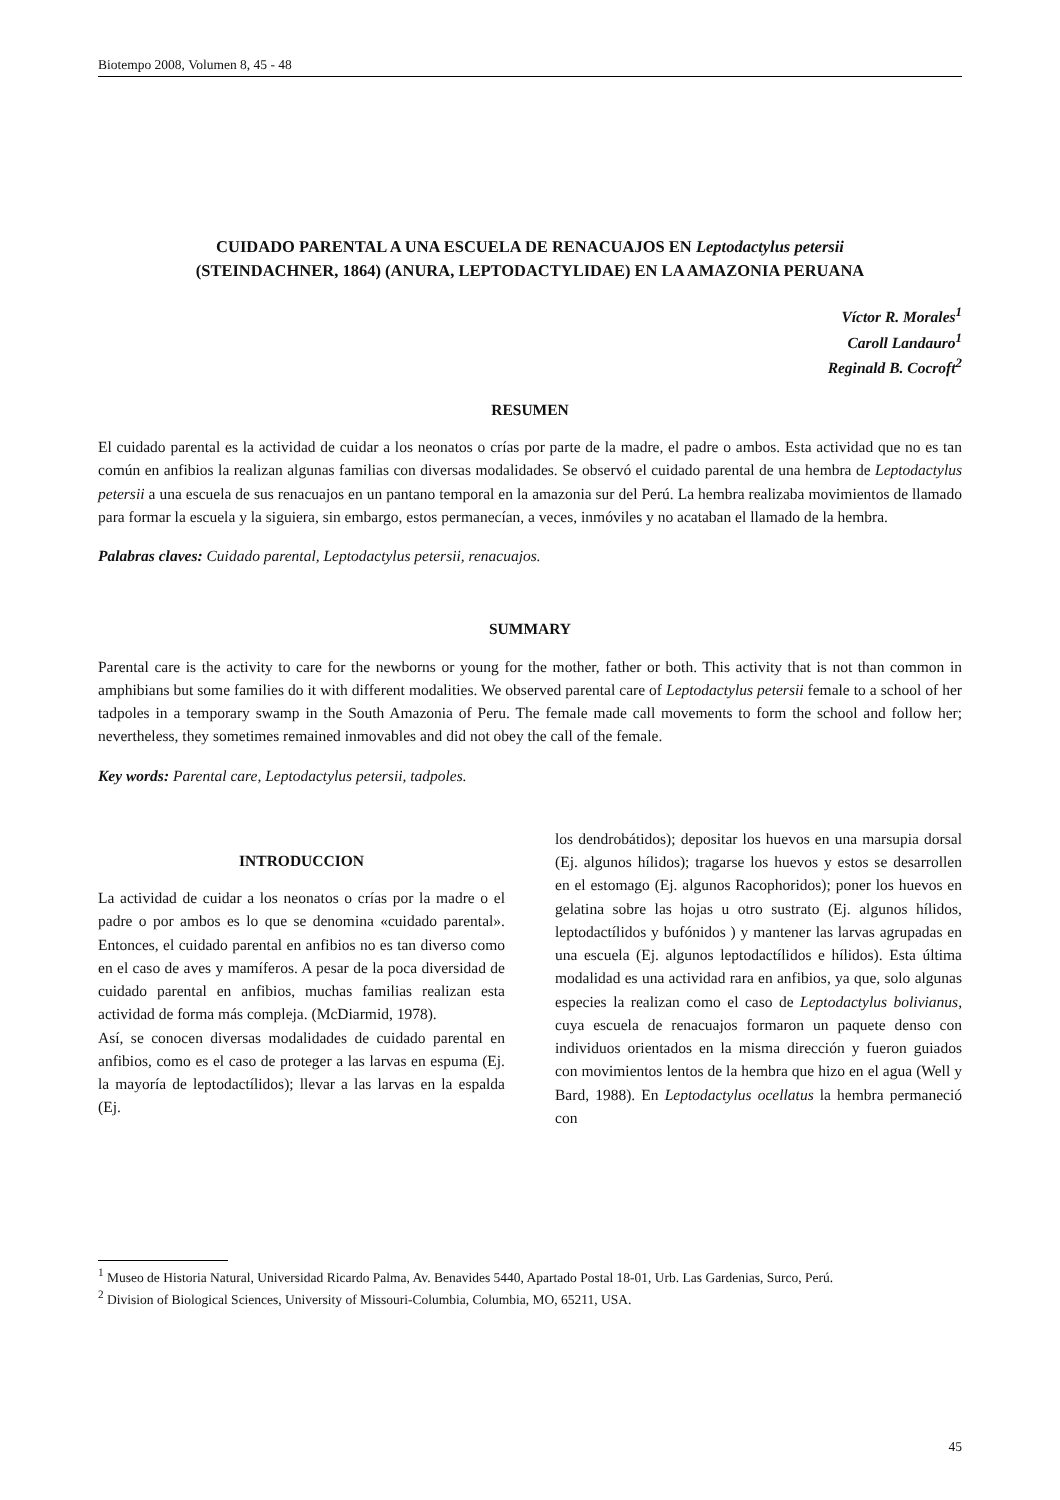Biotempo 2008, Volumen 8, 45 - 48
CUIDADO PARENTAL A UNA ESCUELA DE RENACUAJOS EN Leptodactylus petersii
(STEINDACHNER, 1864) (ANURA, LEPTODACTYLIDAE) EN LA AMAZONIA PERUANA
Víctor R. Morales<sup>1</sup>
Caroll Landauro<sup>1</sup>
Reginald B. Cocroft<sup>2</sup>
RESUMEN
El cuidado parental es la actividad de cuidar a los neonatos o crías por parte de la madre, el padre o ambos. Esta actividad que no es tan común en anfibios la realizan algunas familias con diversas modalidades. Se observó el cuidado parental de una hembra de Leptodactylus petersii a una escuela de sus renacuajos en un pantano temporal en la amazonia sur del Perú. La hembra realizaba movimientos de llamado para formar la escuela y la siguiera, sin embargo, estos permanecían, a veces, inmóviles y no acataban el llamado de la hembra.
Palabras claves: Cuidado parental, Leptodactylus petersii, renacuajos.
SUMMARY
Parental care is the activity to care for the newborns or young for the mother, father or both. This activity that is not than common in amphibians but some families do it with different modalities. We observed parental care of Leptodactylus petersii female to a school of her tadpoles in a temporary swamp in the South Amazonia of Peru. The female made call movements to form the school and follow her; nevertheless, they sometimes remained inmovables and did not obey the call of the female.
Key words: Parental care, Leptodactylus petersii, tadpoles.
INTRODUCCION
La actividad de cuidar a los neonatos o crías por la madre o el padre o por ambos es lo que se denomina «cuidado parental». Entonces, el cuidado parental en anfibios no es tan diverso como en el caso de aves y mamíferos. A pesar de la poca diversidad de cuidado parental en anfibios, muchas familias realizan esta actividad de forma más compleja. (McDiarmid, 1978).
Así, se conocen diversas modalidades de cuidado parental en anfibios, como es el caso de proteger a las larvas en espuma (Ej. la mayoría de leptodactílidos); llevar a las larvas en la espalda (Ej.
los dendrobátidos); depositar los huevos en una marsupia dorsal (Ej. algunos hílidos); tragarse los huevos y estos se desarrollen en el estomago (Ej. algunos Racophoridos); poner los huevos en gelatina sobre las hojas u otro sustrato (Ej. algunos hílidos, leptodactílidos y bufónidos ) y mantener las larvas agrupadas en una escuela (Ej. algunos leptodactílidos e hílidos). Esta última modalidad es una actividad rara en anfibios, ya que, solo algunas especies la realizan como el caso de Leptodactylus bolivianus, cuya escuela de renacuajos formaron un paquete denso con individuos orientados en la misma dirección y fueron guiados con movimientos lentos de la hembra que hizo en el agua (Well y Bard, 1988). En Leptodactylus ocellatus la hembra permaneció con
<sup>1</sup> Museo de Historia Natural, Universidad Ricardo Palma, Av. Benavides 5440, Apartado Postal 18-01, Urb. Las Gardenias, Surco, Perú.
<sup>2</sup> Division of Biological Sciences, University of Missouri-Columbia, Columbia, MO, 65211, USA.
45